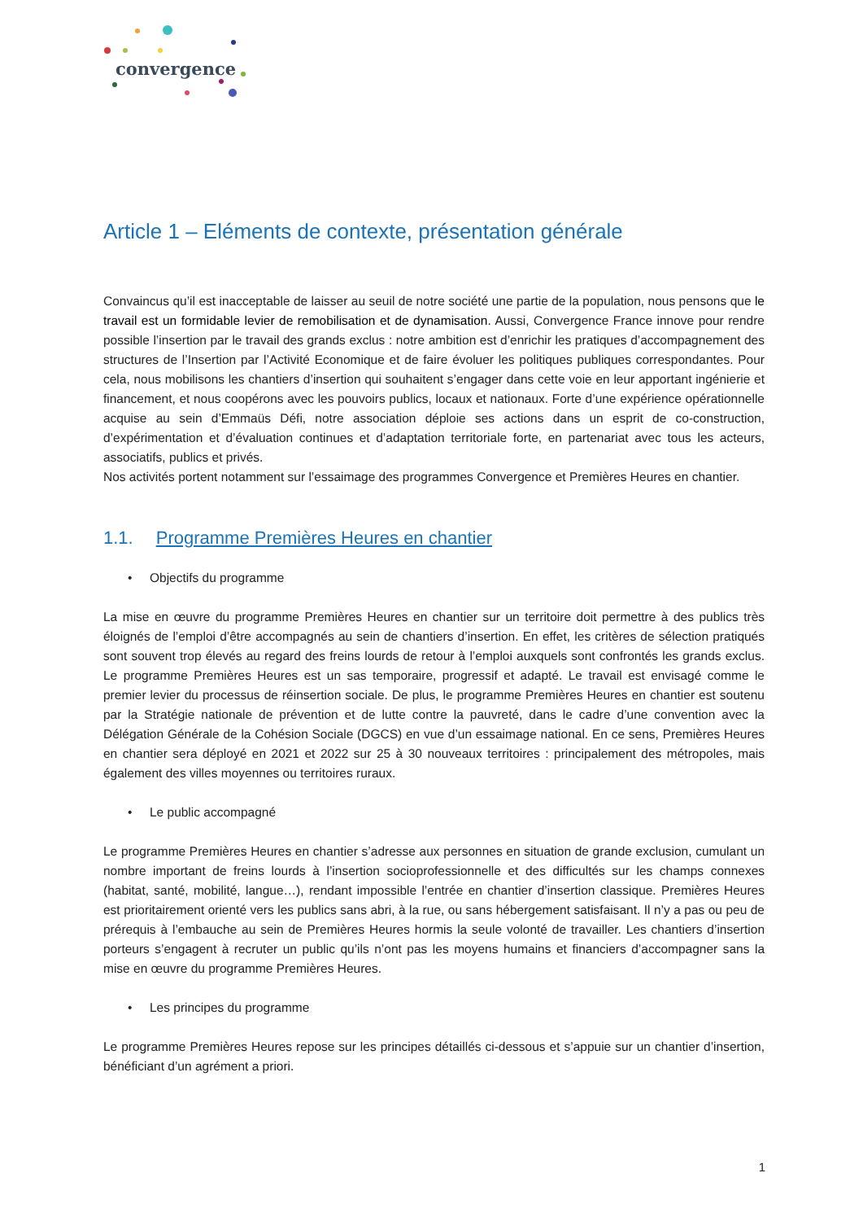convergence
Article 1 – Eléments de contexte, présentation générale
Convaincus qu’il est inacceptable de laisser au seuil de notre société une partie de la population, nous pensons que le travail est un formidable levier de remobilisation et de dynamisation. Aussi, Convergence France innove pour rendre possible l’insertion par le travail des grands exclus : notre ambition est d’enrichir les pratiques d’accompagnement des structures de l’Insertion par l’Activité Economique et de faire évoluer les politiques publiques correspondantes. Pour cela, nous mobilisons les chantiers d’insertion qui souhaitent s’engager dans cette voie en leur apportant ingénierie et financement, et nous coopérons avec les pouvoirs publics, locaux et nationaux. Forte d’une expérience opérationnelle acquise au sein d’Emmaüs Défi, notre association déploie ses actions dans un esprit de co-construction, d’expérimentation et d’évaluation continues et d’adaptation territoriale forte, en partenariat avec tous les acteurs, associatifs, publics et privés.
Nos activités portent notamment sur l’essaimage des programmes Convergence et Premières Heures en chantier.
1.1. Programme Premières Heures en chantier
• Objectifs du programme
La mise en œuvre du programme Premières Heures en chantier sur un territoire doit permettre à des publics très éloignés de l’emploi d’être accompagnés au sein de chantiers d’insertion. En effet, les critères de sélection pratiqués sont souvent trop élevés au regard des freins lourds de retour à l’emploi auxquels sont confrontés les grands exclus. Le programme Premières Heures est un sas temporaire, progressif et adapté. Le travail est envisagé comme le premier levier du processus de réinsertion sociale. De plus, le programme Premières Heures en chantier est soutenu par la Stratégie nationale de prévention et de lutte contre la pauvreté, dans le cadre d’une convention avec la Délégation Générale de la Cohésion Sociale (DGCS) en vue d’un essaimage national. En ce sens, Premières Heures en chantier sera déployé en 2021 et 2022 sur 25 à 30 nouveaux territoires : principalement des métropoles, mais également des villes moyennes ou territoires ruraux.
• Le public accompagné
Le programme Premières Heures en chantier s’adresse aux personnes en situation de grande exclusion, cumulant un nombre important de freins lourds à l’insertion socioprofessionnelle et des difficultés sur les champs connexes (habitat, santé, mobilité, langue…), rendant impossible l’entrée en chantier d’insertion classique. Premières Heures est prioritairement orienté vers les publics sans abri, à la rue, ou sans hébergement satisfaisant. Il n’y a pas ou peu de prérequis à l’embauche au sein de Premières Heures hormis la seule volonté de travailler. Les chantiers d’insertion porteurs s’engagent à recruter un public qu’ils n’ont pas les moyens humains et financiers d’accompagner sans la mise en œuvre du programme Premières Heures.
• Les principes du programme
Le programme Premières Heures repose sur les principes détaillés ci-dessous et s’appuie sur un chantier d’insertion, bénéficiant d’un agrément a priori.
1